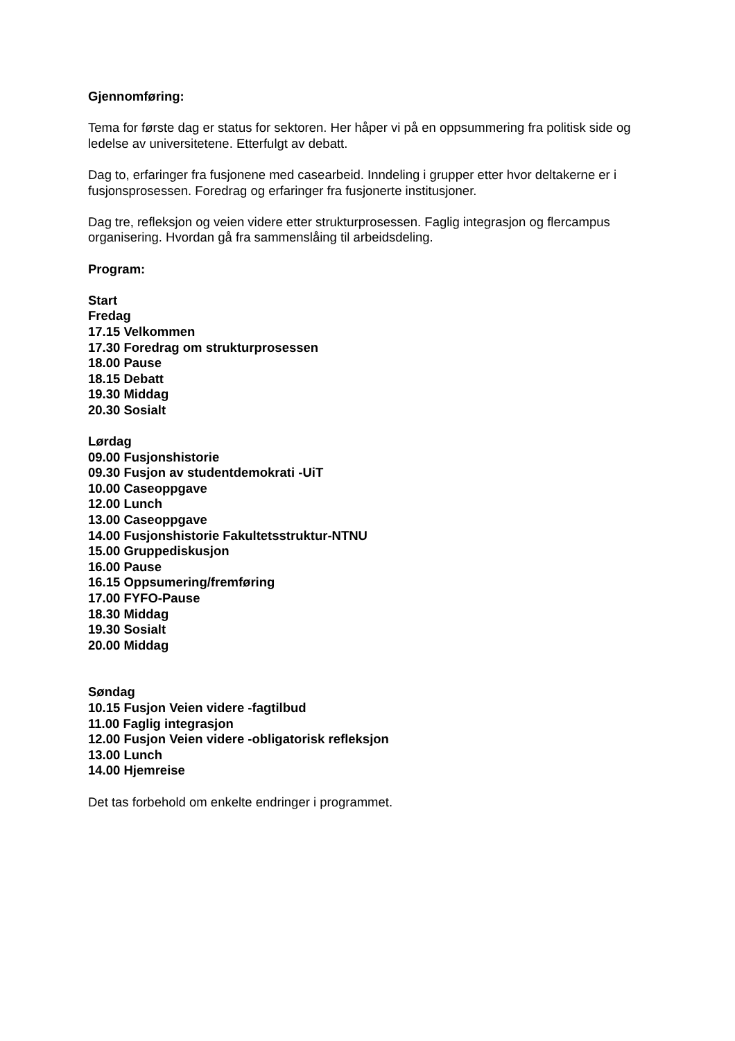Gjennomføring:
Tema for første dag er status for sektoren. Her håper vi på en oppsummering fra politisk side og ledelse av universitetene. Etterfulgt av debatt.
Dag to, erfaringer fra fusjonene med casearbeid. Inndeling i grupper etter hvor deltakerne er i fusjonsprosessen. Foredrag og erfaringer fra fusjonerte institusjoner.
Dag tre, refleksjon og veien videre etter strukturprosessen. Faglig integrasjon og flercampus organisering. Hvordan gå fra sammenslåing til arbeidsdeling.
Program:
Start
Fredag
17.15 Velkommen
17.30 Foredrag om strukturprosessen
18.00 Pause
18.15 Debatt
19.30 Middag
20.30 Sosialt
Lørdag
09.00 Fusjonshistorie
09.30 Fusjon av studentdemokrati -UiT
10.00 Caseoppgave
12.00 Lunch
13.00 Caseoppgave
14.00 Fusjonshistorie Fakultetsstruktur-NTNU
15.00 Gruppediskusjon
16.00 Pause
16.15 Oppsumering/fremføring
17.00 FYFO-Pause
18.30 Middag
19.30 Sosialt
20.00 Middag
Søndag
10.15 Fusjon Veien videre -fagtilbud
11.00 Faglig integrasjon
12.00 Fusjon Veien videre -obligatorisk refleksjon
13.00 Lunch
14.00 Hjemreise
Det tas forbehold om enkelte endringer i programmet.